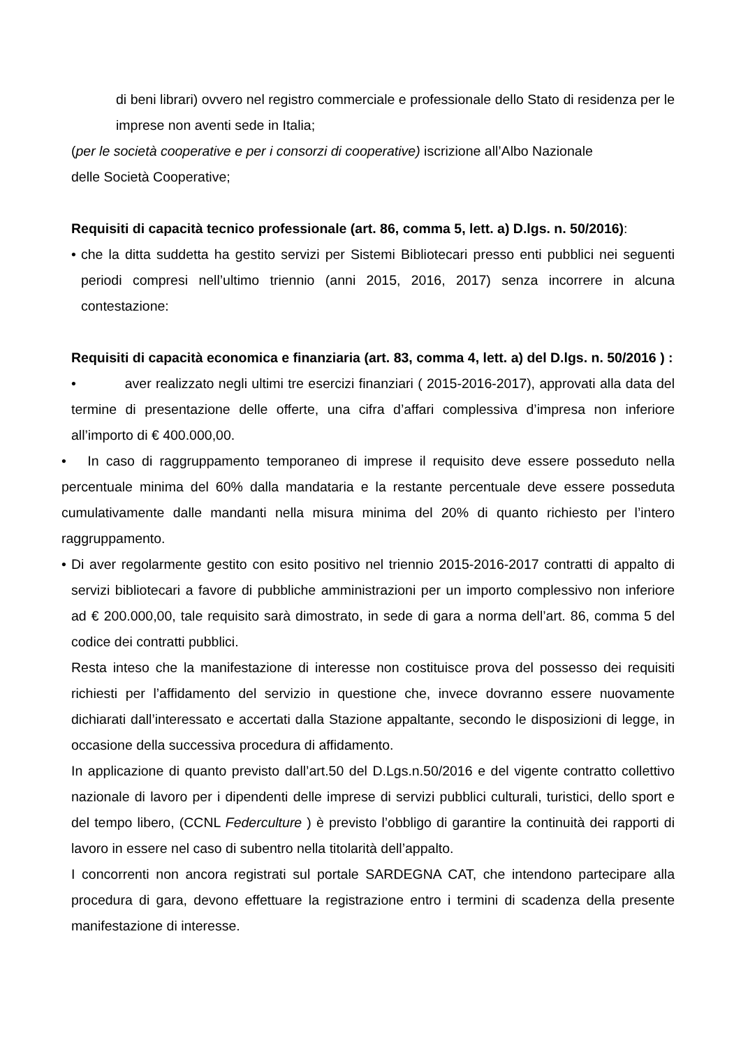di beni librari) ovvero nel registro commerciale e professionale dello Stato di residenza per le imprese non aventi sede in Italia;
(per le società cooperative e per i consorzi di cooperative) iscrizione all’Albo Nazionale
delle Società Cooperative;
Requisiti di capacità tecnico professionale (art. 86, comma 5, lett. a) D.lgs. n. 50/2016):
• che la ditta suddetta ha gestito servizi per Sistemi Bibliotecari presso enti pubblici nei seguenti periodi compresi nell’ultimo triennio (anni 2015, 2016, 2017) senza incorrere in alcuna contestazione:
Requisiti di capacità economica e finanziaria (art. 83, comma 4, lett. a) del D.lgs. n. 50/2016 ) :
• aver realizzato negli ultimi tre esercizi finanziari ( 2015-2016-2017), approvati alla data del termine di presentazione delle offerte, una cifra d’affari complessiva d’impresa non inferiore all’importo di € 400.000,00.
• In caso di raggruppamento temporaneo di imprese il requisito deve essere posseduto nella percentuale minima del 60% dalla mandataria e la restante percentuale deve essere posseduta cumulativamente dalle mandanti nella misura minima del 20% di quanto richiesto per l’intero raggruppamento.
• Di aver regolarmente gestito con esito positivo nel triennio 2015-2016-2017 contratti di appalto di servizi bibliotecari a favore di pubbliche amministrazioni per un importo complessivo non inferiore ad € 200.000,00, tale requisito sarà dimostrato, in sede di gara a norma dell’art. 86, comma 5 del codice dei contratti pubblici.
Resta inteso che la manifestazione di interesse non costituisce prova del possesso dei requisiti richiesti per l’affidamento del servizio in questione che, invece dovranno essere nuovamente dichiarati dall’interessato e accertati dalla Stazione appaltante, secondo le disposizioni di legge, in occasione della successiva procedura di affidamento.
In applicazione di quanto previsto dall’art.50 del D.Lgs.n.50/2016 e del vigente contratto collettivo nazionale di lavoro per i dipendenti delle imprese di servizi pubblici culturali, turistici, dello sport e del tempo libero, (CCNL Federculture ) è previsto l’obbligo di garantire la continuità dei rapporti di lavoro in essere nel caso di subentro nella titolarità dell’appalto.
I concorrenti non ancora registrati sul portale SARDEGNA CAT, che intendono partecipare alla procedura di gara, devono effettuare la registrazione entro i termini di scadenza della presente manifestazione di interesse.